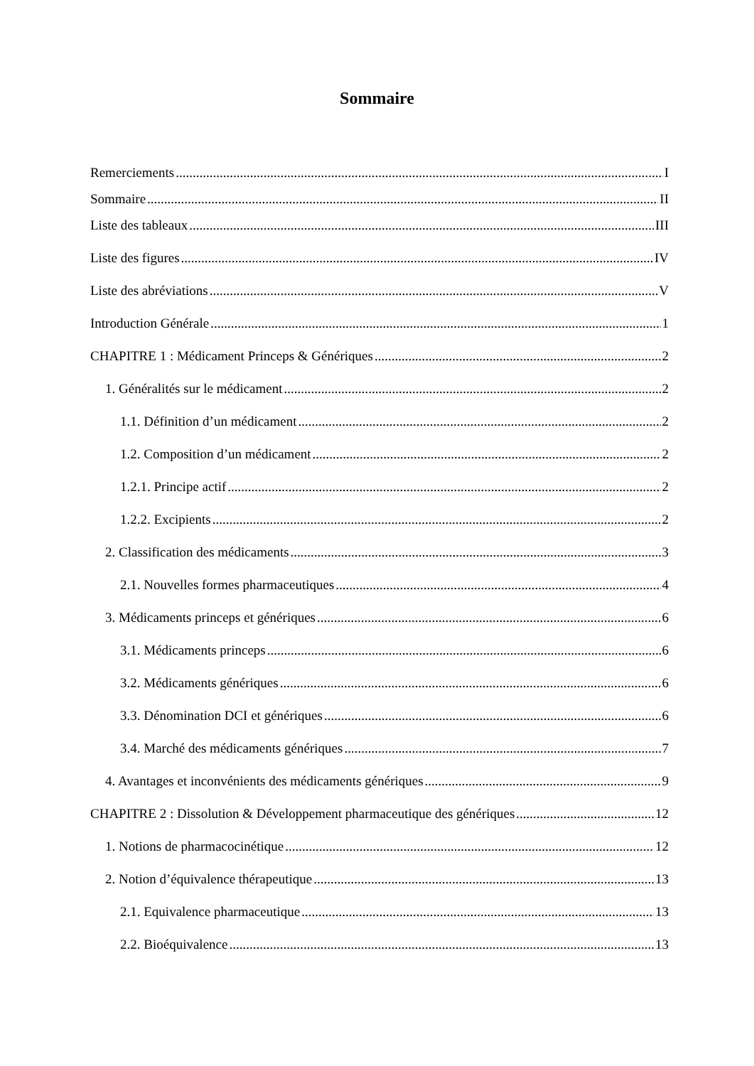Sommaire
Remerciements I
Sommaire II
Liste des tableaux III
Liste des figures IV
Liste des abréviations V
Introduction Générale 1
CHAPITRE 1 : Médicament Princeps & Génériques 2
1. Généralités sur le médicament 2
1.1. Définition d’un médicament 2
1.2. Composition d’un médicament 2
1.2.1. Principe actif 2
1.2.2. Excipients 2
2. Classification des médicaments 3
2.1. Nouvelles formes pharmaceutiques 4
3. Médicaments princeps et génériques 6
3.1. Médicaments princeps 6
3.2. Médicaments génériques 6
3.3. Dénomination DCI et génériques 6
3.4. Marché des médicaments génériques 7
4. Avantages et inconvénients des médicaments génériques 9
CHAPITRE 2 : Dissolution & Développement pharmaceutique des génériques 12
1. Notions de pharmacocinétique 12
2. Notion d’équivalence thérapeutique 13
2.1. Equivalence pharmaceutique 13
2.2. Bioéquivalence 13